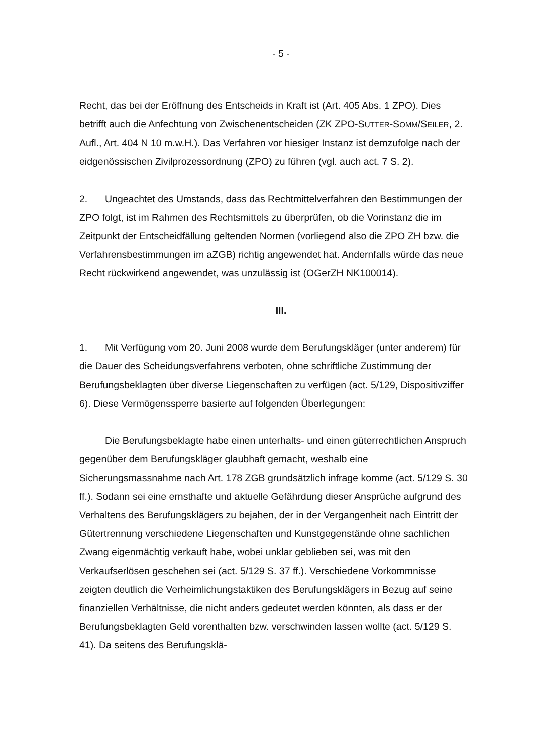- 5 -
Recht, das bei der Eröffnung des Entscheids in Kraft ist (Art. 405 Abs. 1 ZPO). Dies betrifft auch die Anfechtung von Zwischenentscheiden (ZK ZPO-SUTTER-SOMM/SEILER, 2. Aufl., Art. 404 N 10 m.w.H.). Das Verfahren vor hiesiger Instanz ist demzufolge nach der eidgenössischen Zivilprozessordnung (ZPO) zu führen (vgl. auch act. 7 S. 2).
2. Ungeachtet des Umstands, dass das Rechtmittelverfahren den Bestimmungen der ZPO folgt, ist im Rahmen des Rechtsmittels zu überprüfen, ob die Vorinstanz die im Zeitpunkt der Entscheidfällung geltenden Normen (vorliegend also die ZPO ZH bzw. die Verfahrensbestimmungen im aZGB) richtig angewendet hat. Andernfalls würde das neue Recht rückwirkend angewendet, was unzulässig ist (OGerZH NK100014).
III.
1. Mit Verfügung vom 20. Juni 2008 wurde dem Berufungskläger (unter anderem) für die Dauer des Scheidungsverfahrens verboten, ohne schriftliche Zustimmung der Berufungsbeklagten über diverse Liegenschaften zu verfügen (act. 5/129, Dispositivziffer 6). Diese Vermögenssperre basierte auf folgenden Überlegungen:
Die Berufungsbeklagte habe einen unterhalts- und einen güterrechtlichen Anspruch gegenüber dem Berufungskläger glaubhaft gemacht, weshalb eine Sicherungsmassnahme nach Art. 178 ZGB grundsätzlich infrage komme (act. 5/129 S. 30 ff.). Sodann sei eine ernsthafte und aktuelle Gefährdung dieser Ansprüche aufgrund des Verhaltens des Berufungsklägers zu bejahen, der in der Vergangenheit nach Eintritt der Gütertrennung verschiedene Liegenschaften und Kunstgegenstände ohne sachlichen Zwang eigenmächtig verkauft habe, wobei unklar geblieben sei, was mit den Verkaufserlösen geschehen sei (act. 5/129 S. 37 ff.). Verschiedene Vorkommnisse zeigten deutlich die Verheimlichungstaktiken des Berufungsklägers in Bezug auf seine finanziellen Verhältnisse, die nicht anders gedeutet werden könnten, als dass er der Berufungsbeklagten Geld vorenthalten bzw. verschwinden lassen wollte (act. 5/129 S. 41). Da seitens des Berufungsklä-